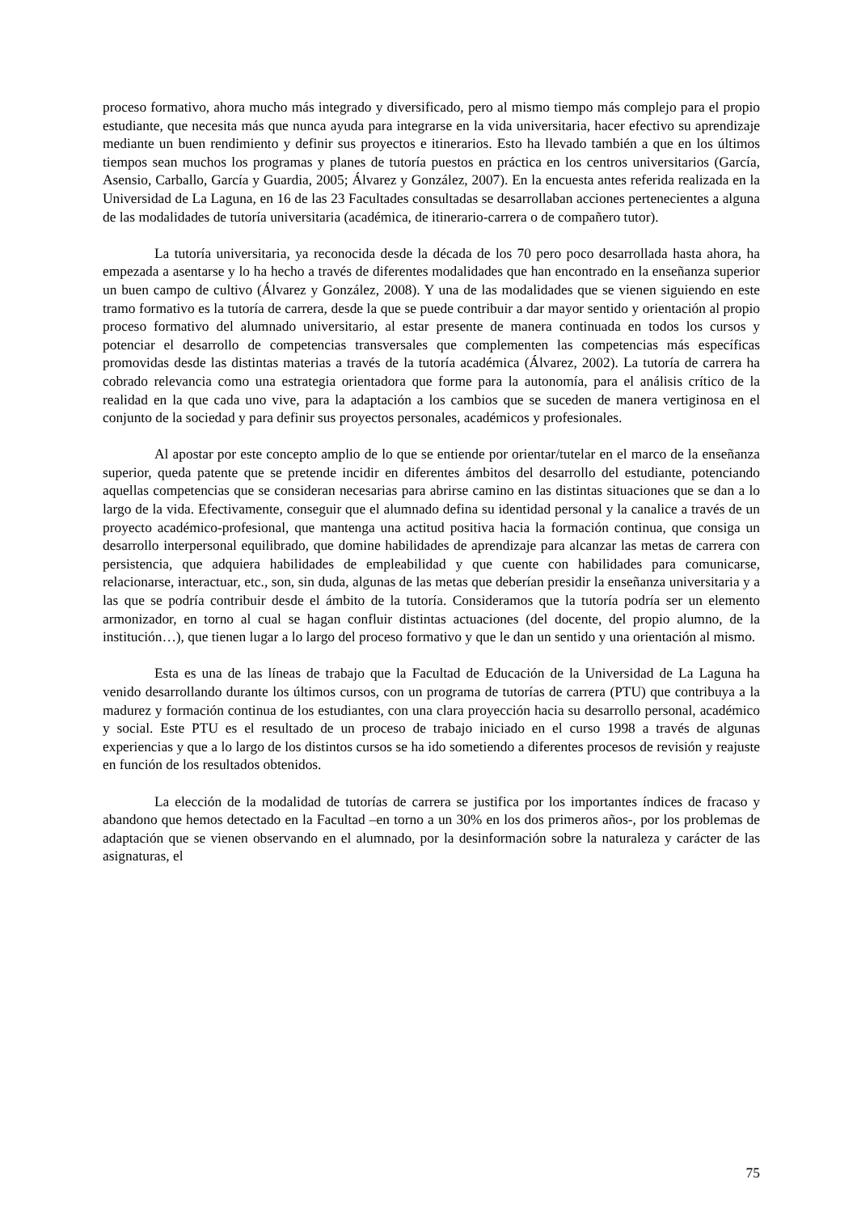proceso formativo, ahora mucho más integrado y diversificado, pero al mismo tiempo más complejo para el propio estudiante, que necesita más que nunca ayuda para integrarse en la vida universitaria, hacer efectivo su aprendizaje mediante un buen rendimiento y definir sus proyectos e itinerarios. Esto ha llevado también a que en los últimos tiempos sean muchos los programas y planes de tutoría puestos en práctica en los centros universitarios (García, Asensio, Carballo, García y Guardia, 2005; Álvarez y González, 2007). En la encuesta antes referida realizada en la Universidad de La Laguna, en 16 de las 23 Facultades consultadas se desarrollaban acciones pertenecientes a alguna de las modalidades de tutoría universitaria (académica, de itinerario-carrera o de compañero tutor).
La tutoría universitaria, ya reconocida desde la década de los 70 pero poco desarrollada hasta ahora, ha empezada a asentarse y lo ha hecho a través de diferentes modalidades que han encontrado en la enseñanza superior un buen campo de cultivo (Álvarez y González, 2008). Y una de las modalidades que se vienen siguiendo en este tramo formativo es la tutoría de carrera, desde la que se puede contribuir a dar mayor sentido y orientación al propio proceso formativo del alumnado universitario, al estar presente de manera continuada en todos los cursos y potenciar el desarrollo de competencias transversales que complementen las competencias más específicas promovidas desde las distintas materias a través de la tutoría académica (Álvarez, 2002). La tutoría de carrera ha cobrado relevancia como una estrategia orientadora que forme para la autonomía, para el análisis crítico de la realidad en la que cada uno vive, para la adaptación a los cambios que se suceden de manera vertiginosa en el conjunto de la sociedad y para definir sus proyectos personales, académicos y profesionales.
Al apostar por este concepto amplio de lo que se entiende por orientar/tutelar en el marco de la enseñanza superior, queda patente que se pretende incidir en diferentes ámbitos del desarrollo del estudiante, potenciando aquellas competencias que se consideran necesarias para abrirse camino en las distintas situaciones que se dan a lo largo de la vida. Efectivamente, conseguir que el alumnado defina su identidad personal y la canalice a través de un proyecto académico-profesional, que mantenga una actitud positiva hacia la formación continua, que consiga un desarrollo interpersonal equilibrado, que domine habilidades de aprendizaje para alcanzar las metas de carrera con persistencia, que adquiera habilidades de empleabilidad y que cuente con habilidades para comunicarse, relacionarse, interactuar, etc., son, sin duda, algunas de las metas que deberían presidir la enseñanza universitaria y a las que se podría contribuir desde el ámbito de la tutoría. Consideramos que la tutoría podría ser un elemento armonizador, en torno al cual se hagan confluir distintas actuaciones (del docente, del propio alumno, de la institución…), que tienen lugar a lo largo del proceso formativo y que le dan un sentido y una orientación al mismo.
Esta es una de las líneas de trabajo que la Facultad de Educación de la Universidad de La Laguna ha venido desarrollando durante los últimos cursos, con un programa de tutorías de carrera (PTU) que contribuya a la madurez y formación continua de los estudiantes, con una clara proyección hacia su desarrollo personal, académico y social. Este PTU es el resultado de un proceso de trabajo iniciado en el curso 1998 a través de algunas experiencias y que a lo largo de los distintos cursos se ha ido sometiendo a diferentes procesos de revisión y reajuste en función de los resultados obtenidos.
La elección de la modalidad de tutorías de carrera se justifica por los importantes índices de fracaso y abandono que hemos detectado en la Facultad –en torno a un 30% en los dos primeros años-, por los problemas de adaptación que se vienen observando en el alumnado, por la desinformación sobre la naturaleza y carácter de las asignaturas, el
75